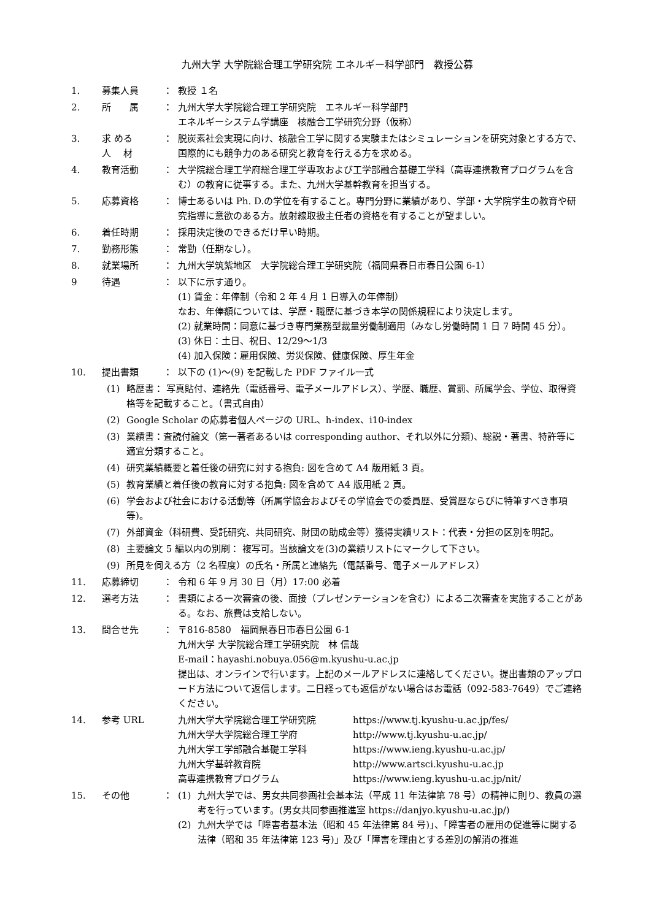九州大学 大学院総合理工学研究院 エネルギー科学部門　教授公募
1. 募集人員 ： 教授 １名
2. 所　　属 ： 九州大学大学院総合理工学研究院　エネルギー科学部門
エネルギーシステム学講座　核融合工学研究分野（仮称）
3. 求 める
人　 材
： 脱炭素社会実現に向け、核融合工学に関する実験またはシミュレーションを研究対象とする方で、国際的にも競争力のある研究と教育を行える方を求める。
4. 教育活動 ： 大学院総合理工学府総合理工学専攻および工学部融合基礎工学科（高専連携教育プログラムを含む）の教育に従事する。また、九州大学基幹教育を担当する。
5. 応募資格 ： 博士あるいは Ph. D.の学位を有すること。専門分野に業績があり、学部・大学院学生の教育や研究指導に意欲のある方。放射線取扱主任者の資格を有することが望ましい。
6. 着任時期 ： 採用決定後のできるだけ早い時期。
7. 勤務形態 ： 常勤（任期なし）。
8. 就業場所 ： 九州大学筑紫地区　大学院総合理工学研究院（福岡県春日市春日公園 6-1）
9 待遇 ： 以下に示す通り。
(1) 賃金：年俸制（令和 2 年 4 月 1 日導入の年俸制）
なお、年俸額については、学歴・職歴に基づき本学の関係規程により決定します。
(2) 就業時間：同意に基づき専門業務型裁量労働制適用（みなし労働時間 1 日 7 時間 45 分）。
(3) 休日：土日、祝日、12/29〜1/3
(4) 加入保険：雇用保険、労災保険、健康保険、厚生年金
10. 提出書類 ： 以下の (1)〜(9) を記載した PDF ファイル一式
(1) 略歴書： 写真貼付、連絡先（電話番号、電子メールアドレス）、学歴、職歴、賞罰、所属学会、学位、取得資格等を記載すること。（書式自由）
(2) Google Scholar の応募者個人ページの URL、h-index、i10-index
(3) 業績書：査読付論文（第一著者あるいは corresponding author、それ以外に分類)、総説・著書、特許等に適宜分類すること。
(4) 研究業績概要と着任後の研究に対する抱負: 図を含めて A4 版用紙 3 頁。
(5) 教育業績と着任後の教育に対する抱負: 図を含めて A4 版用紙 2 頁。
(6) 学会および社会における活動等（所属学協会およびその学協会での委員歴、受賞歴ならびに特筆すべき事項等)。
(7) 外部資金（科研費、受託研究、共同研究、財団の助成金等）獲得実績リスト：代表・分担の区別を明記。
(8) 主要論文 5 編以内の別刷： 複写可。当該論文を(3)の業績リストにマークして下さい。
(9) 所見を伺える方（2 名程度）の氏名・所属と連絡先（電話番号、電子メールアドレス）
11. 応募締切 ： 令和 6 年 9 月 30 日（月）17:00 必着
12. 選考方法 ： 書類による一次審査の後、面接（プレゼンテーションを含む）による二次審査を実施することがある。なお、旅費は支給しない。
13. 問合せ先 ： 〒816-8580　福岡県春日市春日公園 6-1
九州大学 大学院総合理工学研究院　林 信哉
E-mail：hayashi.nobuya.056@m.kyushu-u.ac.jp
提出は、オンラインで行います。上記のメールアドレスに連絡してください。提出書類のアップロード方法について返信します。二日経っても返信がない場合はお電話（092-583-7649）でご連絡ください。
14. 参考 URL 九州大学大学院総合理工学研究院 https://www.tj.kyushu-u.ac.jp/fes/
九州大学大学院総合理工学府 http://www.tj.kyushu-u.ac.jp/
九州大学工学部融合基礎工学科 https://www.ieng.kyushu-u.ac.jp/
九州大学基幹教育院 http://www.artsci.kyushu-u.ac.jp
高専連携教育プログラム https://www.ieng.kyushu-u.ac.jp/nit/
15. その他 ： (1) 九州大学では、男女共同参画社会基本法（平成 11 年法律第 78 号）の精神に則り、教員の選考を行っています。(男女共同参画推進室 https://danjyo.kyushu-u.ac.jp/)
(2) 九州大学では「障害者基本法（昭和 45 年法律第 84 号)」、「障害者の雇用の促進等に関する法律（昭和 35 年法律第 123 号)」及び「障害を理由とする差別の解消の推進